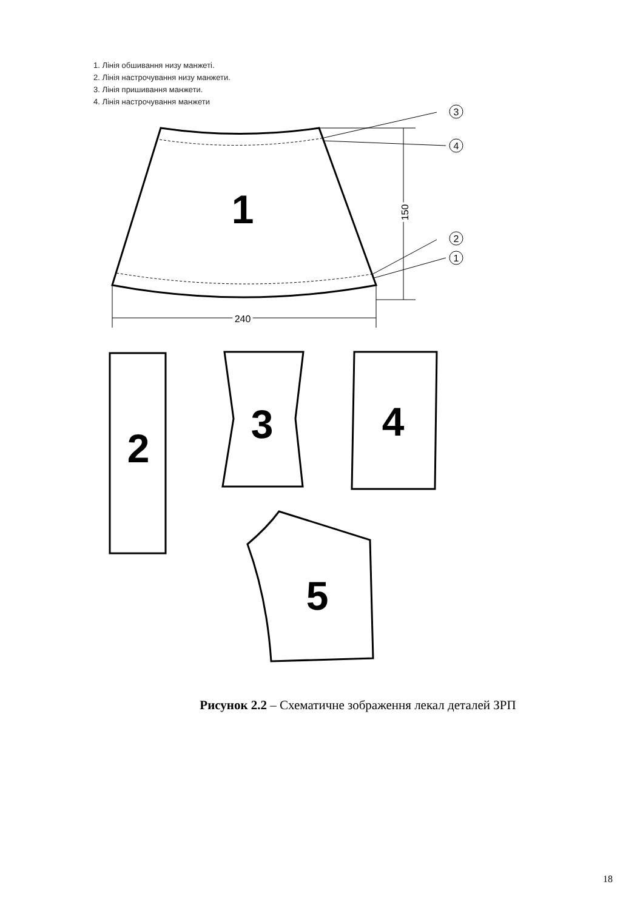1. Лінія обшивання низу манжеті.
2. Лінія настрочування низу манжети.
3. Лінія пришивання манжети.
4. Лінія настрочування манжети
3
4
2
1
240
150
1
2
3
4
5
Рисунок 2.2 – Схематичне зображення лекал деталей ЗРП
18